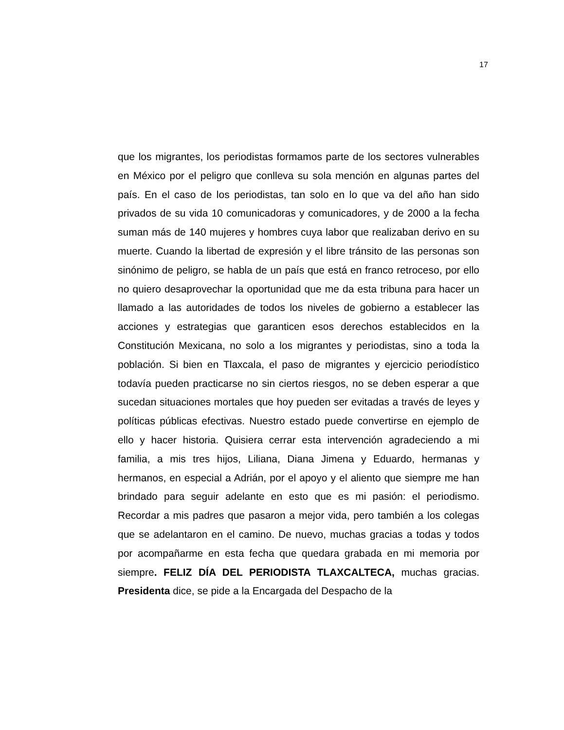17
que los migrantes, los periodistas formamos parte de los sectores vulnerables en México por el peligro que conlleva su sola mención en algunas partes del país. En el caso de los periodistas, tan solo en lo que va del año han sido privados de su vida 10 comunicadoras y comunicadores, y de 2000 a la fecha suman más de 140 mujeres y hombres cuya labor que realizaban derivo en su muerte. Cuando la libertad de expresión y el libre tránsito de las personas son sinónimo de peligro, se habla de un país que está en franco retroceso, por ello no quiero desaprovechar la oportunidad que me da esta tribuna para hacer un llamado a las autoridades de todos los niveles de gobierno a establecer las acciones y estrategias que garanticen esos derechos establecidos en la Constitución Mexicana, no solo a los migrantes y periodistas, sino a toda la población. Si bien en Tlaxcala, el paso de migrantes y ejercicio periodístico todavía pueden practicarse no sin ciertos riesgos, no se deben esperar a que sucedan situaciones mortales que hoy pueden ser evitadas a través de leyes y políticas públicas efectivas. Nuestro estado puede convertirse en ejemplo de ello y hacer historia. Quisiera cerrar esta intervención agradeciendo a mi familia, a mis tres hijos, Liliana, Diana Jimena y Eduardo, hermanas y hermanos, en especial a Adrián, por el apoyo y el aliento que siempre me han brindado para seguir adelante en esto que es mi pasión: el periodismo. Recordar a mis padres que pasaron a mejor vida, pero también a los colegas que se adelantaron en el camino. De nuevo, muchas gracias a todas y todos por acompañarme en esta fecha que quedara grabada en mi memoria por siempre. FELIZ DÍA DEL PERIODISTA TLAXCALTECA, muchas gracias. Presidenta dice, se pide a la Encargada del Despacho de la